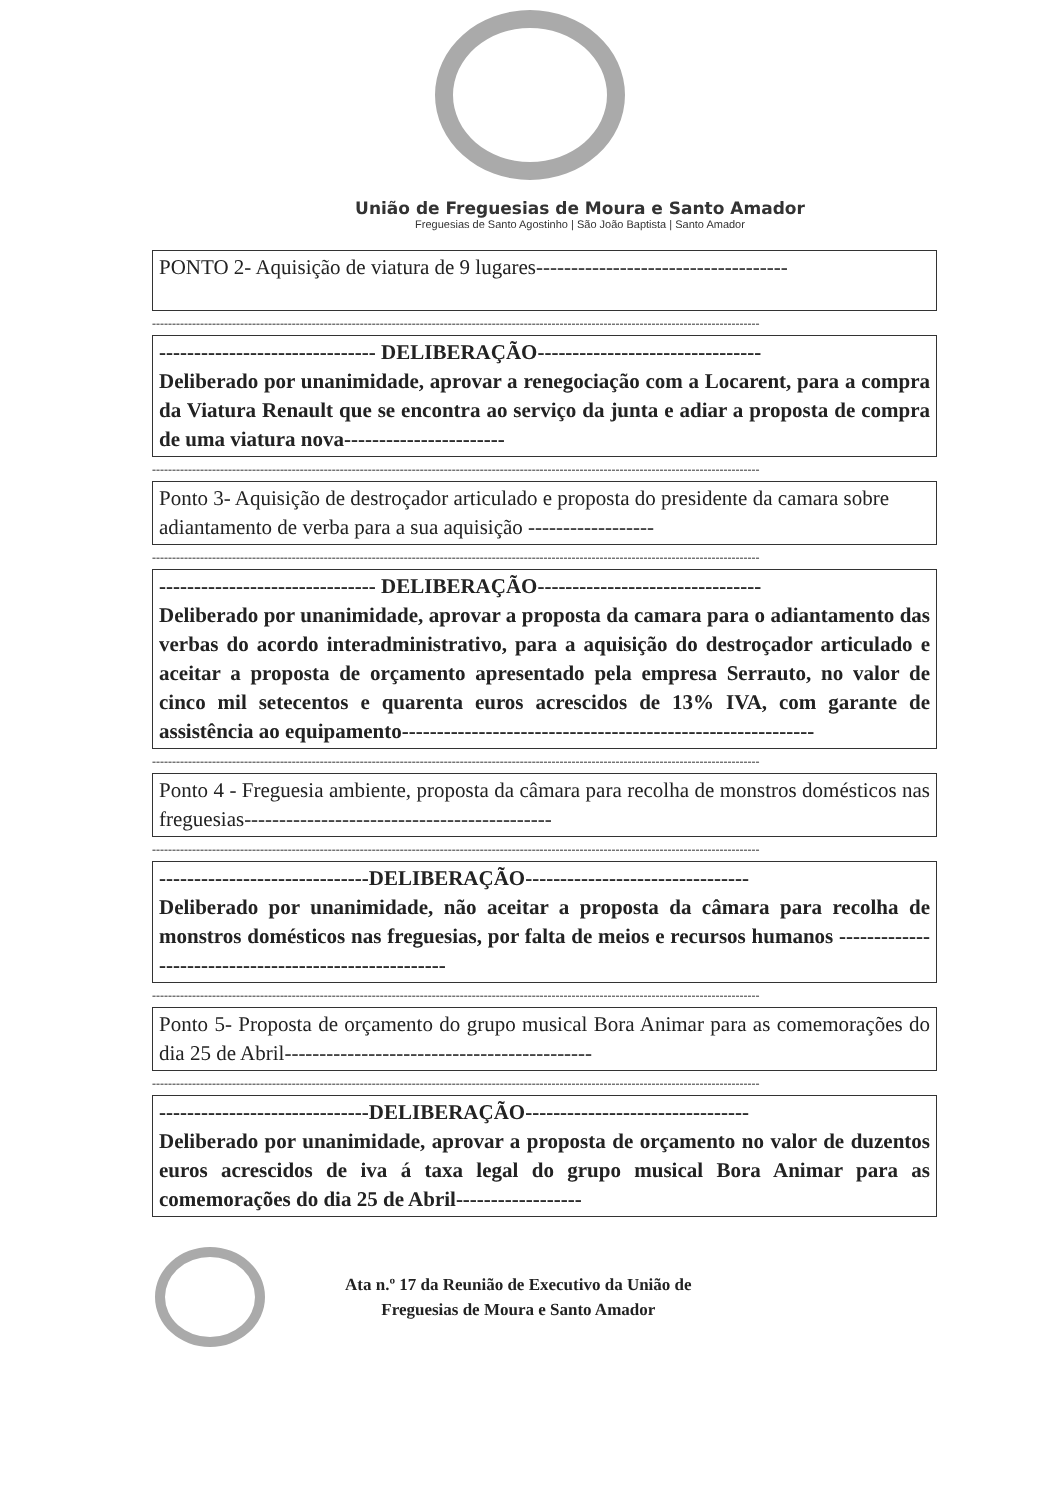União de Freguesias de Moura e Santo Amador
Freguesias de Santo Agostinho | São João Baptista | Santo Amador
PONTO 2- Aquisição de viatura de 9 lugares------------------------------------
--------------------------------------------------------------------------------------------------------------------------------------------------------
------------------------------- DELIBERAÇÃO--------------------------------
Deliberado por unanimidade, aprovar a renegociação com a Locarent, para a compra da Viatura Renault que se encontra ao serviço da junta e adiar a proposta de compra de uma viatura nova-----------------------
--------------------------------------------------------------------------------------------------------------------------------------------------------
Ponto 3- Aquisição de destroçador articulado e proposta do presidente da camara sobre adiantamento de verba para a sua aquisição ------------------
--------------------------------------------------------------------------------------------------------------------------------------------------------
------------------------------- DELIBERAÇÃO--------------------------------
Deliberado por unanimidade, aprovar a proposta da camara para o adiantamento das verbas do acordo interadministrativo, para a aquisição do destroçador articulado e aceitar a proposta de orçamento apresentado pela empresa Serrauto, no valor de cinco mil setecentos e quarenta euros acrescidos de 13% IVA, com garante de assistência ao equipamento-----------------------------------------------------------
--------------------------------------------------------------------------------------------------------------------------------------------------------
Ponto 4 - Freguesia ambiente, proposta da câmara para recolha de monstros domésticos nas freguesias--------------------------------------------
--------------------------------------------------------------------------------------------------------------------------------------------------------
------------------------------DELIBERAÇÃO--------------------------------
Deliberado por unanimidade, não aceitar a proposta da câmara para recolha de monstros domésticos nas freguesias, por falta de meios e recursos humanos ------------------------------------------------------
--------------------------------------------------------------------------------------------------------------------------------------------------------
Ponto 5- Proposta de orçamento do grupo musical Bora Animar para as comemorações do dia 25 de Abril--------------------------------------------
--------------------------------------------------------------------------------------------------------------------------------------------------------
------------------------------DELIBERAÇÃO--------------------------------
Deliberado por unanimidade, aprovar a proposta de orçamento no valor de duzentos euros acrescidos de iva á taxa legal do grupo musical Bora Animar para as comemorações do dia 25 de Abril------------------
Ata n.º 17 da Reunião de Executivo da União de
Freguesias de Moura e Santo Amador